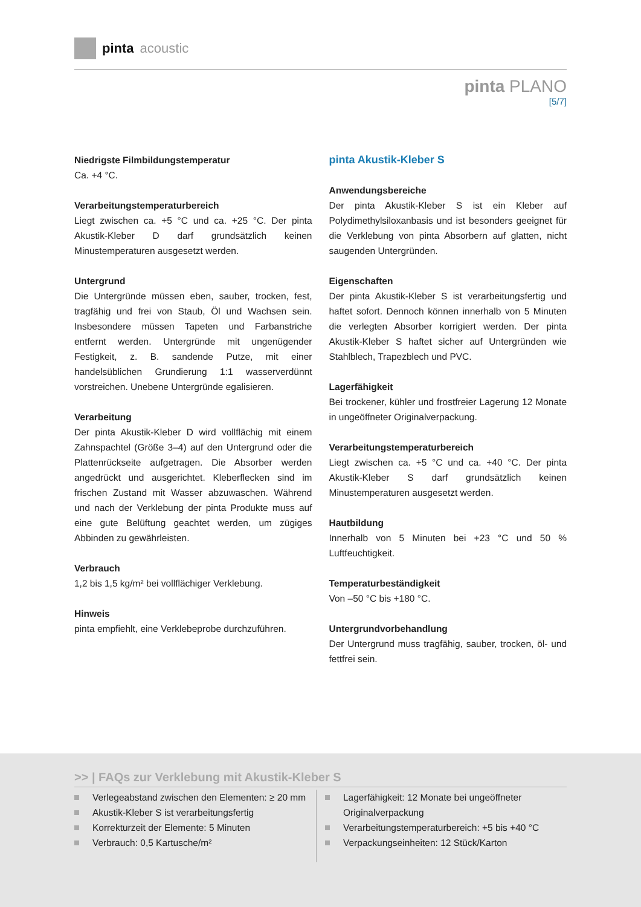pinta acoustic
pinta PLANO
[5/7]
Niedrigste Filmbildungstemperatur
Ca. +4 °C.
Verarbeitungstemperaturbereich
Liegt zwischen ca. +5 °C und ca. +25 °C. Der pinta Akustik-Kleber D darf grundsätzlich keinen Minustemperaturen ausgesetzt werden.
Untergrund
Die Untergründe müssen eben, sauber, trocken, fest, tragfähig und frei von Staub, Öl und Wachsen sein. Insbesondere müssen Tapeten und Farbanstriche entfernt werden. Untergründe mit ungenügender Festigkeit, z. B. sandende Putze, mit einer handelsüblichen Grundierung 1:1 wasserverdünnt vorstreichen. Unebene Untergründe egalisieren.
Verarbeitung
Der pinta Akustik-Kleber D wird vollflächig mit einem Zahnspachtel (Größe 3–4) auf den Untergrund oder die Plattenrückseite aufgetragen. Die Absorber werden angedrückt und ausgerichtet. Kleberflecken sind im frischen Zustand mit Wasser abzuwaschen. Während und nach der Verklebung der pinta Produkte muss auf eine gute Belüftung geachtet werden, um zügiges Abbinden zu gewährleisten.
Verbrauch
1,2 bis 1,5 kg/m² bei vollflächiger Verklebung.
Hinweis
pinta empfiehlt, eine Verklebeprobe durchzuführen.
pinta Akustik-Kleber S
Anwendungsbereiche
Der pinta Akustik-Kleber S ist ein Kleber auf Polydimethylsiloxanbasis und ist besonders geeignet für die Verklebung von pinta Absorbern auf glatten, nicht saugenden Untergründen.
Eigenschaften
Der pinta Akustik-Kleber S ist verarbeitungsfertig und haftet sofort. Dennoch können innerhalb von 5 Minuten die verlegten Absorber korrigiert werden. Der pinta Akustik-Kleber S haftet sicher auf Untergründen wie Stahlblech, Trapezblech und PVC.
Lagerfähigkeit
Bei trockener, kühler und frostfreier Lagerung 12 Monate in ungeöffneter Originalverpackung.
Verarbeitungstemperaturbereich
Liegt zwischen ca. +5 °C und ca. +40 °C. Der pinta Akustik-Kleber S darf grundsätzlich keinen Minustemperaturen ausgesetzt werden.
Hautbildung
Innerhalb von 5 Minuten bei +23 °C und 50 % Luftfeuchtigkeit.
Temperaturbeständigkeit
Von –50 °C bis +180 °C.
Untergrundvorbehandlung
Der Untergrund muss tragfähig, sauber, trocken, öl- und fettfrei sein.
>> | FAQs zur Verklebung mit Akustik-Kleber S
Verlegeabstand zwischen den Elementen: ≥ 20 mm
Akustik-Kleber S ist verarbeitungsfertig
Korrekturzeit der Elemente: 5 Minuten
Verbrauch: 0,5 Kartusche/m²
Lagerfähigkeit: 12 Monate bei ungeöffneter Originalverpackung
Verarbeitungstemperaturbereich: +5 bis +40 °C
Verpackungseinheiten: 12 Stück/Karton